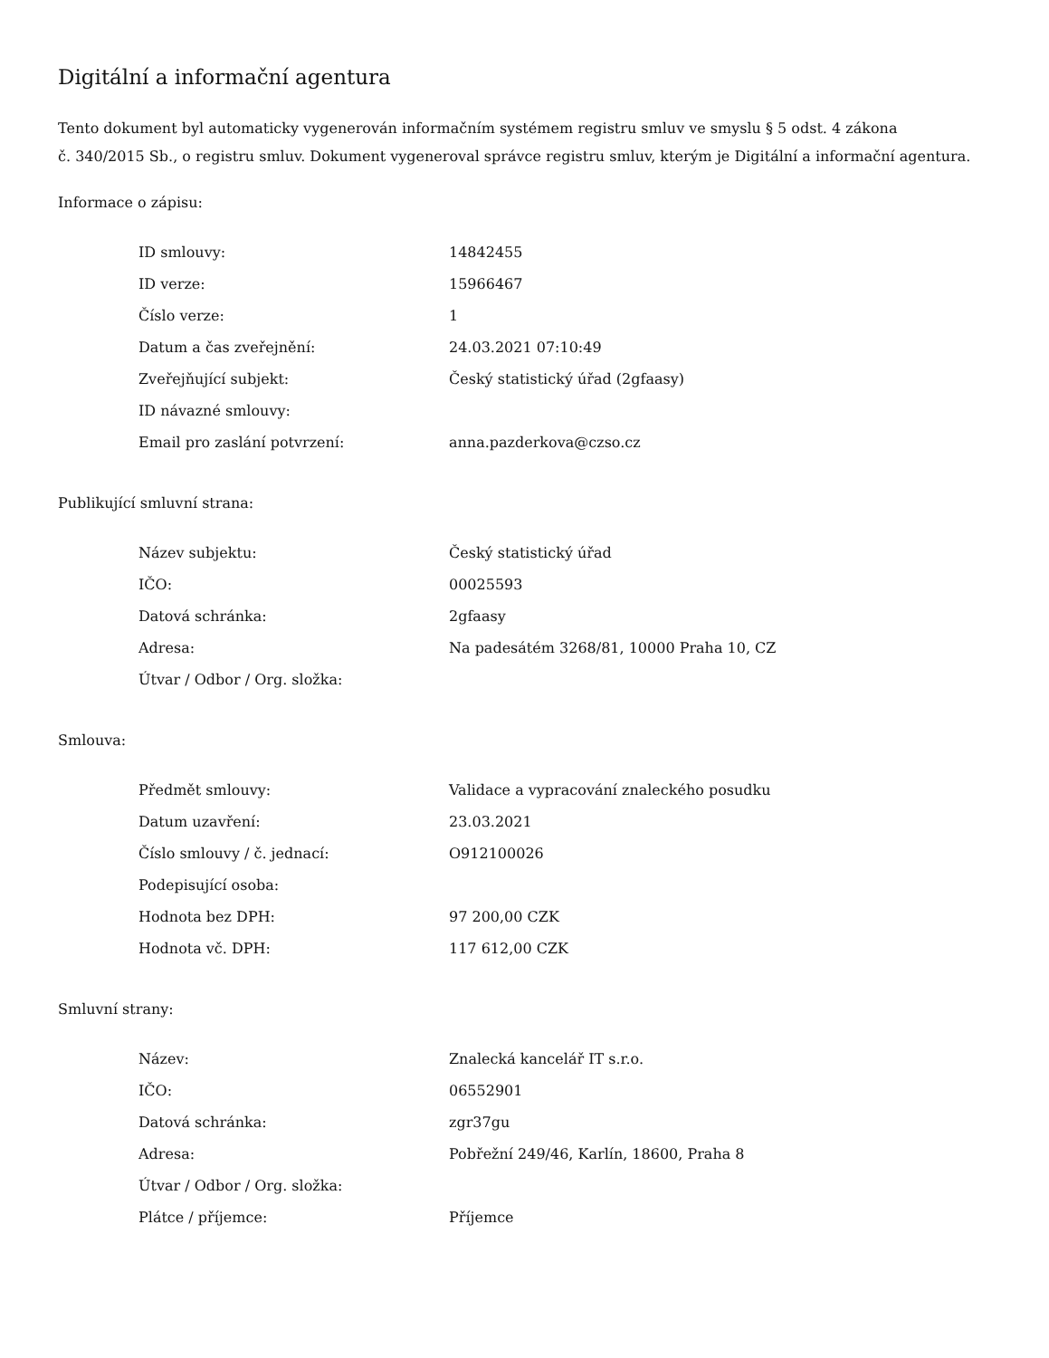Digitální a informační agentura
Tento dokument byl automaticky vygenerován informačním systémem registru smluv ve smyslu § 5 odst. 4 zákona
č. 340/2015 Sb., o registru smluv. Dokument vygeneroval správce registru smluv, kterým je Digitální a informační agentura.
Informace o zápisu:
| ID smlouvy: | 14842455 |
| ID verze: | 15966467 |
| Číslo verze: | 1 |
| Datum a čas zveřejnění: | 24.03.2021 07:10:49 |
| Zveřejňující subjekt: | Český statistický úřad (2gfaasy) |
| ID návazné smlouvy: | |
| Email pro zaslání potvrzení: | anna.pazderkova@czso.cz |
Publikující smluvní strana:
| Název subjektu: | Český statistický úřad |
| IČO: | 00025593 |
| Datová schránka: | 2gfaasy |
| Adresa: | Na padesátém 3268/81, 10000 Praha 10, CZ |
| Útvar / Odbor / Org. složka: | |
Smlouva:
| Předmět smlouvy: | Validace a vypracování znaleckého posudku |
| Datum uzavření: | 23.03.2021 |
| Číslo smlouvy / č. jednací: | O912100026 |
| Podepisující osoba: | |
| Hodnota bez DPH: | 97 200,00 CZK |
| Hodnota vč. DPH: | 117 612,00 CZK |
Smluvní strany:
| Název: | Znalecká kancelář IT s.r.o. |
| IČO: | 06552901 |
| Datová schránka: | zgr37gu |
| Adresa: | Pobřežní 249/46, Karlín, 18600, Praha 8 |
| Útvar / Odbor / Org. složka: | |
| Plátce / příjemce: | Příjemce |